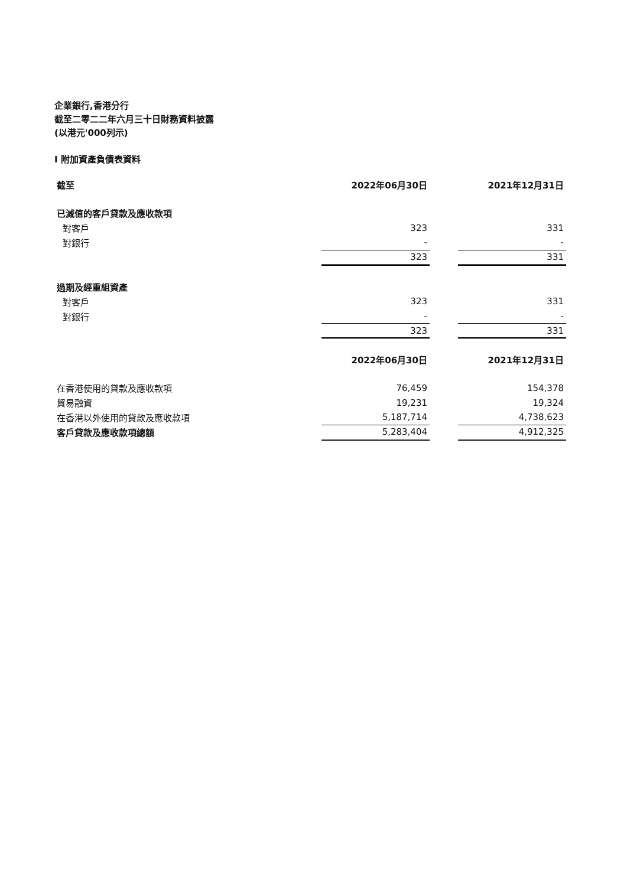企業銀行,香港分行
截至二零二二年六月三十日財務資料披露
(以港元'000列示)
I 附加資產負債表資料
| 截至 | 2022年06月30日 | | 2021年12月31日 |
| 已減值的客戶貸款及應收款項 | | | |
| 對客戶 | 323 | | 331 |
| 對銀行 | - | | - |
| | 323 | | 331 |
| 過期及經重組資產 | | | |
| 對客戶 | 323 | | 331 |
| 對銀行 | - | | - |
| | 323 | | 331 |
| | 2022年06月30日 | | 2021年12月31日 |
| 在香港使用的貸款及應收款項 | 76,459 | | 154,378 |
| 貿易融資 | 19,231 | | 19,324 |
| 在香港以外使用的貸款及應收款項 | 5,187,714 | | 4,738,623 |
| 客戶貸款及應收款項總額 | 5,283,404 | | 4,912,325 |